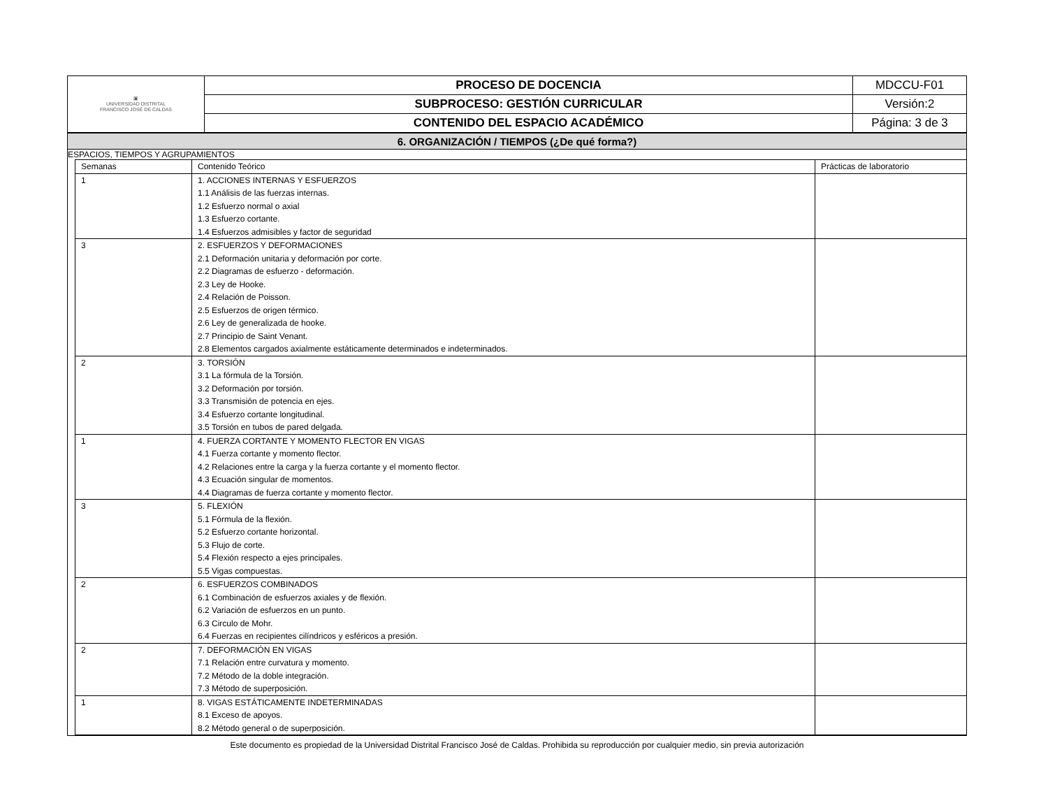| ▣ UNIVERSIDAD DISTRITAL FRANCISCO JOSÉ DE CALDAS | PROCESO DE DOCENCIA | MDCCU-F01 |
| | SUBPROCESO: GESTIÓN CURRICULAR | Versión:2 |
| | CONTENIDO DEL ESPACIO ACADÉMICO | Página: 3 de 3 |
| 6. ORGANIZACIÓN / TIEMPOS (¿De qué forma?) |
ESPACIOS, TIEMPOS Y AGRUPAMIENTOS
| Semanas | Contenido Teórico | Prácticas de laboratorio |
| --- | --- | --- |
| 1 | 1. ACCIONES INTERNAS Y ESFUERZOS 1.1 Análisis de las fuerzas internas. 1.2 Esfuerzo normal o axial 1.3 Esfuerzo cortante. 1.4 Esfuerzos admisibles y factor de seguridad | |
| 3 | 2. ESFUERZOS Y DEFORMACIONES 2.1 Deformación unitaria y deformación por corte. 2.2 Diagramas de esfuerzo - deformación. 2.3 Ley de Hooke. 2.4 Relación de Poisson. 2.5 Esfuerzos de origen térmico. 2.6 Ley de generalizada de hooke. 2.7 Principio de Saint Venant. 2.8 Elementos cargados axialmente estáticamente determinados e indeterminados. | |
| 2 | 3. TORSIÓN 3.1 La fórmula de la Torsión. 3.2 Deformación por torsión. 3.3 Transmisión de potencia en ejes. 3.4 Esfuerzo cortante longitudinal. 3.5 Torsión en tubos de pared delgada. | |
| 1 | 4. FUERZA CORTANTE Y MOMENTO FLECTOR EN VIGAS 4.1 Fuerza cortante y momento flector. 4.2 Relaciones entre la carga y la fuerza cortante y el momento flector. 4.3 Ecuación singular de momentos. 4.4 Diagramas de fuerza cortante y momento flector. | |
| 3 | 5. FLEXIÓN 5.1 Fórmula de la flexión. 5.2 Esfuerzo cortante horizontal. 5.3 Flujo de corte. 5.4 Flexión respecto a ejes principales. 5.5 Vigas compuestas. | |
| 2 | 6. ESFUERZOS COMBINADOS 6.1 Combinación de esfuerzos axiales y de flexión. 6.2 Variación de esfuerzos en un punto. 6.3 Circulo de Mohr. 6.4 Fuerzas en recipientes cilíndricos y esféricos a presión. | |
| 2 | 7. DEFORMACIÓN EN VIGAS 7.1 Relación entre curvatura y momento. 7.2 Método de la doble integración. 7.3 Método de superposición. | |
| 1 | 8. VIGAS ESTÁTICAMENTE INDETERMINADAS 8.1 Exceso de apoyos. 8.2 Método general o de superposición. | |
Este documento es propiedad de la Universidad Distrital Francisco José de Caldas. Prohibida su reproducción por cualquier medio, sin previa autorización